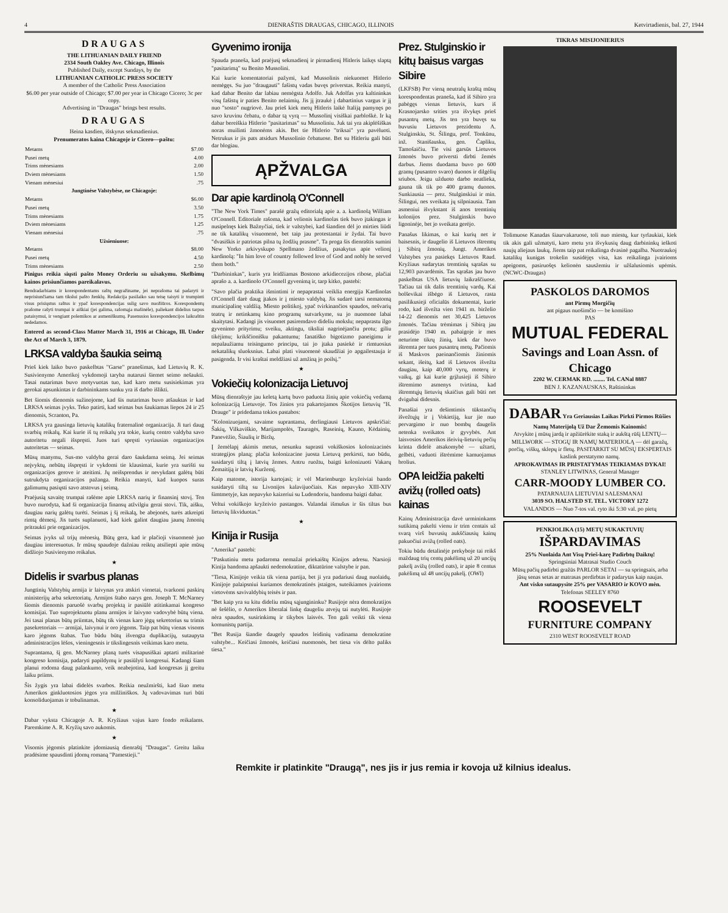4 DIENRAŠTIS DRAUGAS, CHICAGO, ILLINOIS Ketvirtadienis, bal. 27, 1944
DRAUGAS
THE LITHUANIAN DAILY FRIEND
2334 South Oakley Ave. Chicago, Illinois
Published Daily, except Sundays, by the
LITHUANIAN CATHOLIC PRESS SOCIETY
A member of the Catholic Press Association
$6.00 per year outside of Chicago; $7.00 per year in Chicago Cicero; 3c per copy.
Advertising in "Draugas" brings best results.
DRAUGAS
Išeina kasdien, išskyrus sekmadienius.
Prenumeratos kaina Chicagoje ir Cicero—paštu:
| Metams | $7.00 |
| Pusei metų | 4.00 |
| Trims mėnesiams | 2.00 |
| Dviem mėnesiams | 1.50 |
| Vienam mėnesiui | .75 |
| Jungtinėse Valstybėse, ne Chicagoje: | |
| Metams | $6.00 |
| Pusei metų | 3.50 |
| Trims mėnesiams | 1.75 |
| Dviem mėnesiams | 1.25 |
| Vienam mėnesiui | .75 |
| Užsieniuose: | |
| Metams | $8.00 |
| Pusei metų | 4.50 |
| Trims mėnesiams | 2.50 |
Pinigus reikia siųsti pašto Money Orderiu su užsakymu. Skelbimų kainos prisiunčiamos pareikalavus.
Bendradarbiams ir korespondentams raštų negražiname, jei neprašoma tai padaryti ir neprisiunčiama tam tikslui pašto ženklų. Redakcija pasilaiko sau teisę taisyti ir trumpinti visus prisiųstus raštus ir ypač korespondencijas sulig savo nuožiūros. Korespondentų prašome rašyti trumpai ir aiškiai (jei galima, rašomąja mašinėle), paliekant didelius tarpus pataisymui, ir vengiant polemikos ar asmeniškumų. Pasenusios korespondencijos laikraštin nededamos.
Entered as second-Class Matter March 31, 1916 at Chicago, Ill. Under the Act of March 3, 1879.
LRKSA valdyba šaukia seimą
Prieš kiek laiko buvo paskelbtas "Garse" pranešimas, kad Lietuvių R. K. Susivienymo Amerikoj vykdomoji taryba nutarusi šiemet seimo nešaukti. Tasai nutarimas buvo motyvuotas tuo, kad karo metu susisiekimas yra gerokai apsunkintas ir darbininkams sunku yra iš darbo išlikti.
Bet šiomis dienomis sužinojome, kad šis nutarimas buvo atšauktas ir kad LRKSA seimas įvyks. Teko patirti, kad seimas bus šaukiamas liepos 24 ir 25 dienomis, Scranton, Pa.
LRKSA yra gausinga lietuvių katalikų fraternalinė organizacija. Ji turi daug svarbių reikalų. Kai kurie iš tų reikalų yra tokie, kurių centro valdyba savo autoritetu negali išspręsti. Juos turi spręsti vyriausias organizacijos autoritetas — seimas.
Mūsų manymu, Sus-mo valdyba gerai daro šaukdama seimą. Jei seimas neįvyktų, nebūtų išspręsti ir vykdomi tie klausimai, kurie yra surišti su organizacijos gerove ir ateitimi. Jų neišsprendus ir nevykdant galėtų būti sutrukdyta organizacijos pažanga. Reikia manyti, kad kuopos suras galimumų pasiųsti savo atstovus į seimą.
Praėjusią savaitę trumpai rašėme apie LRKSA narių ir finansinį stovį. Ten buvo nurodyta, kad ši organizacija finansų atžvilgiu gerai stovi. Tik, aišku, daugiau narių galėtų turėti. Seimas į šį reikalą, be abejonės, turės atkreipti rimtą dėmesį. Jis turės suplanuoti, kad kiek galint daugiau jaunų žmonių pritraukti prie organizacijos.
Seimas įvyks už trijų mėnesių. Būtų gera, kad ir plačioji visuomenė juo daugiau interesuotus. Ir mūsų spaudoje dažniau reiktų atsiliepti apie mūsų didžiojo Susivienymo reikalus.
★
Didelis ir svarbus planas
Jungtinių Valstybių armija ir laivynas yra atskiri vienetai, tvarkomi paskirų ministerijų arba sekretoriatų. Armijos štabo narys gen. Joseph T. McNarney šiomis dienomis paruošė svarbų projektą ir pasiūlė atitinkamai kongreso komisijai. Tuo suprojektuotu planu armijos ir laivyno vadovybė būtų viena. Jei tasai planas būtų priimtas, būtų tik vienas karo jėgų sekretorius su trimis pasekretoriais — armijai, laivynui ir oro jėgoms. Taip pat būtų vienas visoms karo jėgoms štabas. Tuo būdu būtų išvengta duplikacijų, sutaupyta administracijos lėšos, vieningesnis ir tikslingesnis veikimas karo metu.
Suprantama, šį gen. McNarney planą turės visapusiškai aptarti militarinė kongreso komisija, padaryti papildymų ir pasiūlyti kongresui. Kadangi šiam planui rodoma daug palankumo, veik neabejotina, kad kongresas jį greitu laiku priims.
Šis žygis yra labai didelės svarbos. Reikia neužmiršti, kad šiuo metu Amerikos ginkluotosios jėgos yra milžiniškos. Jų vadovavimas turi būti konsoliduojamas ir tobulinamas.
★
Dabar vyksta Chicagoje A. R. Kryžiaus vajus karo fondo reikalams. Paremkime A. R. Kryžių savo aukomis.
★
Visomis jėgomis platinkite įdomiausią dienraštį "Draugas". Greitu laiku pradėsime spausdinti įdomų romaną "Pamestieji."
Gyvenimo ironija
Spauda praneša, kad praėjusį sekmadienį ir pirmadienį Hitleris laikęs slaptą "pasitarimą" su Benito Mussolini.
Kai kurie komentatoriai pažymi, kad Mussolinis niekuomet Hitlerio nemėgęs. Su juo "draugauti" fašistų vadas buvęs priverstas. Reikia manyti, kad dabar Benito dar labiau nemėgsta Adolfo. Juk Adolfas yra kaltininkas visų fašistų ir paties Benito nelaimių. Jis jį įtraukė į dabartinius vargus ir jį nuo "sosto" nugriovė. Jau prieš kiek metų Hitleris laikė Italiją pamynęs po savo kruvinu čebatu, o dabar tą vyrą — Mussolinį visiškai parbloškė. Ir ką dabar bereiškia Hitlerio "pasitarimas" su Mussoliniu. Juk tai yra akiplėšiškas noras muilinti žmonėms akis. Bet tie Hitlerio "triksai" yra pavėluoti. Netrukus ir jis pats atsidurs Mussolinio čebatuose. Bet su Hitleriu gali būti dar blogiau.
ĄPŽVALGA
Dar apie kardinolą O'Connell
"The New York Times" parašė gražų editorialą apie a. a. kardinolą William O'Connell. Editoriale rašoma, kad velionis kardinolas tiek buvo įtakingas ir nusipelnęs kiek Bažnyčiai, tiek ir valstybei, kad šiandien dėl jo mirties liūdi ne tik katalikų visuomenė, bet taip jau protestantai ir žydai. Tai buvo "dvasiškis ir patriotas pilna tų žodžių prasme". Ta proga šis dienraštis sumini New Yorko arkivyskupo Spellmano žodžius, pasakytus apie velionį kardinolą: "In him love of country followed love of God and nobly he served them both."
"Darbininkas", kuris yra leidžiamas Bostono arkidiecezijos ribose, plačiai aprašo a. a. kardinolo O'Connell gyvenimą ir, tarp kitko, pastebi:
"Savo plačia praktika išmintimi ir nepaprastai veiklia energija Kardinolas O'Connell darė daug įtakos ir į miesto valdybą. Jis sudarė tarsi nematomą municipalinę valdžią. Miesto politikoj, ypač tvirkinančios spaudos, nešvarių teatrų ir netinkamų kino programų sutvarkyme, su jo nuomone labai skaitytasi. Kadangi jis visuomet pasiremdavo dideliu mokslu; nepaprastu ilgo gyvenimo prityrimu; sveiku, aktingu, tiksliai nagrinėjančiu protu; giliu tikėjimu; krikščionišku pakantumu; fanatiško bigotizmo paneigimu ir nepalaužiamu teisingumo principu, tai jo įtaka pasiekė ir rimtuosius nekatalikų sluoksnius. Labai plati visuomenė skaudžiai jo apgailestauja ir pasigenda. Ir visi kraštai meldžiasi už amžiną jo poilsį."
★
Vokiečių kolonizacija Lietuvoj
Mūsų dienraštyje jau keletą kartų buvo paduota žinių apie vokiečių vedamą kolonizaciją Lietuvoje. Tos žinios yra pakartojamos Škotijos lietuvių "Iš. Drauge" ir pridedama tokios pastabos:
"Kolonizuojami, savaime suprantama, derlingiausi Lietuvos apskričiai: Šakių, Vilkaviškio, Marijampolės, Tauragės, Raseinių, Kauno, Kėdainių, Panevėžio, Šiaulių ir Biržų.
Į žemėlapį akimis metus, nesunku suprasti vokiškosios kolonizacinės strategijos planą; plačia kolonizacine juosta Lietuvą perkirsti, tuo būdu, susidaryti tiltą į latvių žemes. Antru ruožtu, baigti kolonizuoti Vakarų Žemaitiją ir latvių Kuržemį.
Kaip matome, istorija kartojasi; ir vėl Marienburgo kryžeiviai bando susidaryti tiltą su Livonijos kalavijuočiais. Kas nepavyko XIII-XIV šimtmetyje, kas nepavyko kaizeriui su Ludendoriu, bandoma baigti dabar.
Veltui vokiškojo kryžeivio pastangos. Valandai išmušus ir šis tiltas bus lietuvių likviduotas."
★
Kinija ir Rusija
"Amerika" pastebi:
"Paskutiniu metu padaroma nemažai priekaištų Kinijos adresu. Narsioji Kinija bandoma apšaukti nedemokratine, diktatūrine valstybe ir pan.
"Tiesa, Kinijoje veikia tik viena partija, bet ji yra padariusi daug nuolaidų. Kinijoje palaipsniui kuriamos demokratinės įstaigos, suteikiamos įvairioms vietovėms savivaldybių teisės ir pan.
"Bet kaip yra su kitu dideliu mūsų sąjungininku? Rusijoje nėra demokratijos nė šešėlio, o Amerikos liberalai linkę daugeliu atvejų tai nutylėti. Rusijoje nėra spaudos, susirinkimų ir tikybos laisvės. Ten gali veikti tik viena komunistų partija.
"Bet Rusija šiandie daugely spaudos leidinių vadinama demokratine valstybe... Keičiasi žmonės, keičiasi nuomonės, bet tiesa vis dėlto paliks tiesa."
Prez. Stulginskio ir kitų baisus vargas Sibire
(LKFSB) Per vieną neutralų kraštą mūsų korespondentas praneša, kad iš Sibiro yra pabėgęs vienas lietuvis, kurs iš Krasnojarsko srities yra išvykęs prieš pusantrų metų. Jis ten yra buvęs su buvusiu Lietuvos prezidentu A. Stulginskiu, St. Šilingu, prof. Tonkūnu, inž. Stanišausku, gen. Čapliku, Tamošaičiu. Tie visi garsūs Lietuvos žmonės buvo priversti dirbti žemės darbus. Jiems duodama buvo po 600 gramų (pusantro svaro) duonos ir dilgėlių sriubos. Jeigu užduoto darbo neatlieka, gauna tik tik po 400 gramų duonos. Sunkiausia — prez. Stulginskiui ir min. Šilingui, nes sveikata jų silpniausia. Tam asmeniui išvykstant iš anos tremtinių kolonijos prez. Stulginskis buvo ligoninėje, bet jo sveikata gerėjo.
Panašus likimas, o kai kurių net ir baisesnis, ir daugelio iš Lietuvos ištremtų į Sibirą žmonių. Jungt. Amerikos Valstybes yra pasiekęs Lietuvos Raud. Kryžiaus sudarytas tremtinių sąrašas su 12,903 pavardėmis. Tas sąrašas jau buvo paskelbtas USA lietuvių laikraščiuose. Tačiau tai tik dalis tremtinių vardų. Kai bolševikai išbėgo iš Lietuvos, rasta pasilikusieji oficialūs dokumentai, kurie rodo, kad išvežta vien 1941 m. birželio 14-22 dienomis net 30,425 Lietuvos žmonės. Tačiau trėmimas į Sibirą jau prasidėjo 1940 m. pabaigoje ir mes neturime tikrų žinių, kiek dar buvo ištremta per tuos pusantrų metų. Pačiomis iš Maskvos paeinančiomis žiniomis sekant, išeitų, kad iš Lietuvos išvežta daugiau, kaip 40,000 vyrų, moterų ir vaikų, gi kai kurie grįžusieji iš Sibiro ištremimo asmenys tvirtina, kad ištremtųjų lietuvių skaičius gali būti net dvigubai didesnis.
Panašiai yra dešimtimis tūkstančių išvežtųjų ir į Vokietiją, kur jie nuo pervargimo ir nuo bombų daugelis netenka sveikatos ir gyvybės. Ant laisvosios Amerikos išeivių-lietuvių pečių krinta didelė atsakomybė — užtarti, gelbėti, vaduoti ištrėmime kamuojamus brolius.
OPA leidžia pakelti avižų (rolled oats) kainas
Kainų Administracija davė urmininkams sutikimą pakelti vienu ir trim centais už svarą virš buvusių aukščiausių kainų pakuočiui avižų (rolled oats).
Tokiu būdu detalinėje prekyboje tai reikš maždaug trių centų pakėlimą už 20 uncijų pakelį avižų (rolled oats), ir apie 8 centus pakėlimą už 48 uncijų pakelį. (OWI)
TIKRAS MISIJONIERIUS
Tolimuose Kanadas šiaurvakaruose, toli nuo miestų, kur tyrlaukiai, kiek tik akis gali užmatyti, karo metu yra išvykusių daug darbininkų ieškoti naujų aliejaus laukų. Jiems taip pat reikalinga dvasinė pagalba. Nuotraukoj katalikų kunigas trokelin susidėjęs visa, kas reikalinga įvairioms apeigoms, pasiruošęs kelionėn sausžemiu ir užšalusiomis upėmis. (NCWC-Draugas)
PASKOLOS DAROMOS
ant Pirmų Morgičių
ant pigaus nuošimčio — be komišino
PAS
MUTUAL FEDERAL
Savings and Loan Assn. of Chicago
2202 W. CERMAK RD. ........ Tel. CANal 8887
BEN J. KAZANAUSKAS, Raštininkas
DABAR Yra Geriausias Laikas Pirkti Pirmos Rūšies Namų Materijolą Už Dar Žemomis Kainomis!
Atvykite į mūsų jardą ir apžiūrėkite staką ir aukštą rūšį LENTŲ—MILLWORK — STOGŲ IR NAMŲ MATERIJOLĄ — dėl garažų, porčių, viškų, sklepų ir fletų. PASITARKIT SU MŪSŲ EKSPERTAIS kaslink perstatymo namų.
APROKAVIMAS IR PRISTATYMAS TEIKIAMAS DYKAI!
STANLEY LITWINAS, General Manager
CARR-MOODY LUMBER CO.
PATARNAUJA LIETUVIAI SALESMANAI
3039 SO. HALSTED ST. TEL. VICTORY 1272
VALANDOS — Nuo 7-tos val. ryto iki 5:30 val. po pietų
PENKIOLIKA (15) METŲ SUKAKTUVIŲ
IŠPARDAVIMAS
25% Nuolaida Ant Visų Prieš-karę Padirbtų Daiktų!
Springsiniai Matrasai Studio Couch
Mūsų pačių padirbti gražūs PARLOR SETAI — su springsais, arba jūsų senas setas ar matrasas perdirbtas ir padarytas kaip naujas.
Ant visko sutaupysite 25% per VASARIO ir KOVO mėn.
Telefonas SEELEY 8760
ROOSEVELT
FURNITURE COMPANY
2310 WEST ROOSEVELT ROAD
Remkite ir platinkite "Draugą", nes jis ir jus remia ir kovoja už kilnius idealus.